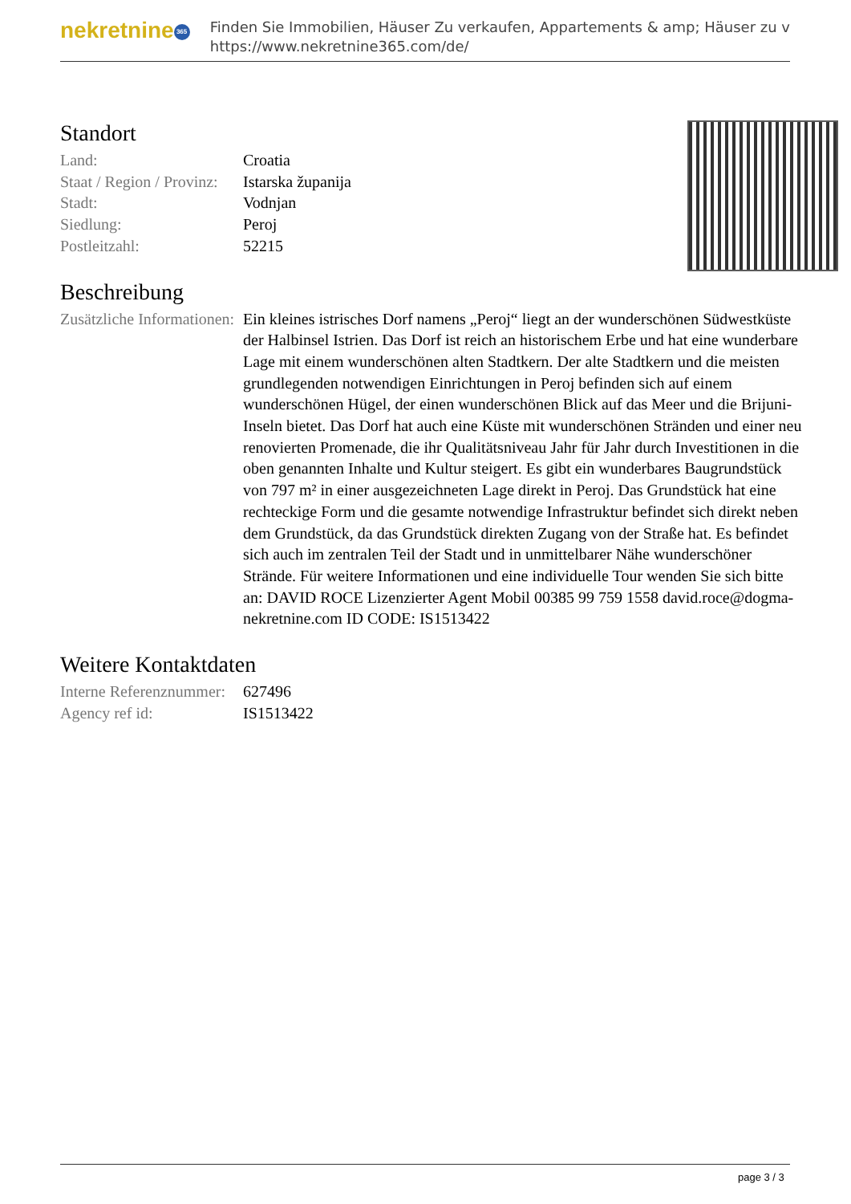nekretnine 365
Finden Sie Immobilien, Häuser Zu verkaufen, Appartements & amp; Häuser zu v
https://www.nekretnine365.com/de/
Standort
| Land: | Croatia |
| Staat / Region / Provinz: | Istarska županija |
| Stadt: | Vodnjan |
| Siedlung: | Peroj |
| Postleitzahl: | 52215 |
Beschreibung
| Zusätzliche Informationen: | Ein kleines istrisches Dorf namens „Peroj“ liegt an der wunderschönen Südwestküste der Halbinsel Istrien. Das Dorf ist reich an historischem Erbe und hat eine wunderbare Lage mit einem wunderschönen alten Stadtkern. Der alte Stadtkern und die meisten grundlegenden notwendigen Einrichtungen in Peroj befinden sich auf einem wunderschönen Hügel, der einen wunderschönen Blick auf das Meer und die Brijuni-Inseln bietet. Das Dorf hat auch eine Küste mit wunderschönen Stränden und einer neu renovierten Promenade, die ihr Qualitätsniveau Jahr für Jahr durch Investitionen in die oben genannten Inhalte und Kultur steigert. Es gibt ein wunderbares Baugrundstück von 797 m² in einer ausgezeichneten Lage direkt in Peroj. Das Grundstück hat eine rechteckige Form und die gesamte notwendige Infrastruktur befindet sich direkt neben dem Grundstück, da das Grundstück direkten Zugang von der Straße hat. Es befindet sich auch im zentralen Teil der Stadt und in unmittelbarer Nähe wunderschöner Strände. Für weitere Informationen und eine individuelle Tour wenden Sie sich bitte an: DAVID ROCE Lizenzierter Agent Mobil 00385 99 759 1558 david.roce@dogma-nekretnine.com ID CODE: IS1513422 |
Weitere Kontaktdaten
| Interne Referenznummer: | 627496 |
| Agency ref id: | IS1513422 |
page 3 / 3